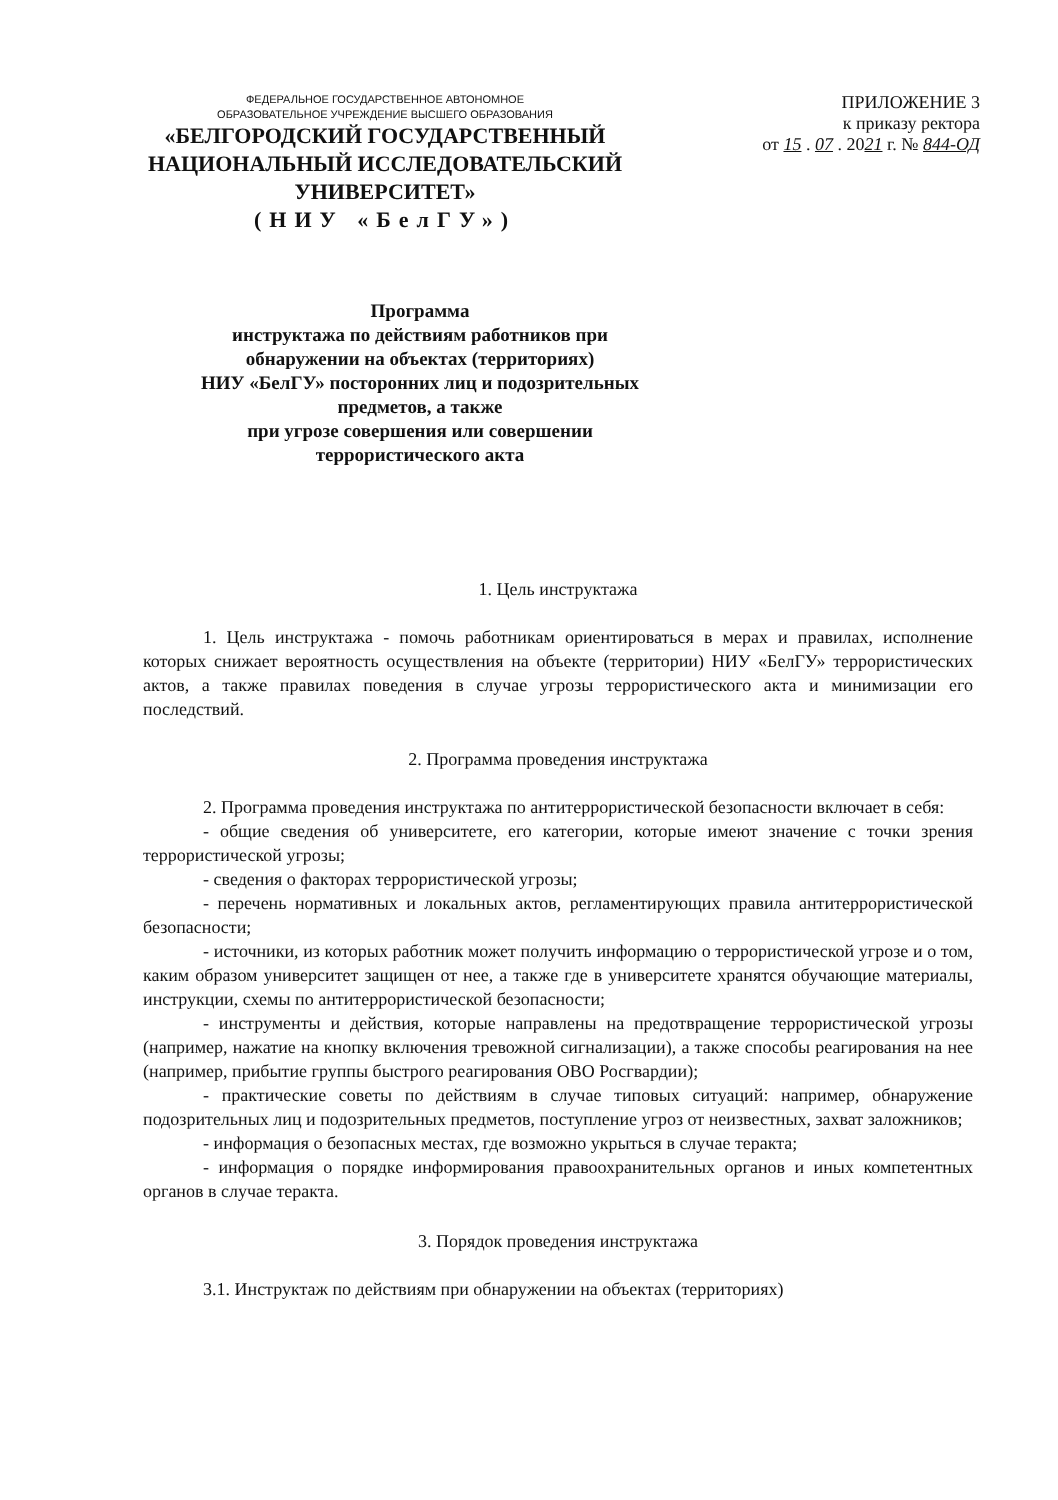ФЕДЕРАЛЬНОЕ ГОСУДАРСТВЕННОЕ АВТОНОМНОЕ
ОБРАЗОВАТЕЛЬНОЕ УЧРЕЖДЕНИЕ ВЫСШЕГО ОБРАЗОВАНИЯ
«БЕЛГОРОДСКИЙ ГОСУДАРСТВЕННЫЙ
НАЦИОНАЛЬНЫЙ ИССЛЕДОВАТЕЛЬСКИЙ
УНИВЕРСИТЕТ»
(НИУ «БелГУ»)
ПРИЛОЖЕНИЕ 3
к приказу ректора
от 15 . 07 . 2021 г. № 844-ОД
Программа
инструктажа по действиям работников при
обнаружении на объектах (территориях)
НИУ «БелГУ» посторонних лиц и подозрительных
предметов, а также
при угрозе совершения или совершении
террористического акта
1. Цель инструктажа
1. Цель инструктажа - помочь работникам ориентироваться в мерах и правилах, исполнение которых снижает вероятность осуществления на объекте (территории) НИУ «БелГУ» террористических актов, а также правилах поведения в случае угрозы террористического акта и минимизации его последствий.
2. Программа проведения инструктажа
2. Программа проведения инструктажа по антитеррористической безопасности включает в себя:
- общие сведения об университете, его категории, которые имеют значение с точки зрения террористической угрозы;
- сведения о факторах террористической угрозы;
- перечень нормативных и локальных актов, регламентирующих правила антитеррористической безопасности;
- источники, из которых работник может получить информацию о террористической угрозе и о том, каким образом университет защищен от нее, а также где в университете хранятся обучающие материалы, инструкции, схемы по антитеррористической безопасности;
- инструменты и действия, которые направлены на предотвращение террористической угрозы (например, нажатие на кнопку включения тревожной сигнализации), а также способы реагирования на нее (например, прибытие группы быстрого реагирования ОВО Росгвардии);
- практические советы по действиям в случае типовых ситуаций: например, обнаружение подозрительных лиц и подозрительных предметов, поступление угроз от неизвестных, захват заложников;
- информация о безопасных местах, где возможно укрыться в случае теракта;
- информация о порядке информирования правоохранительных органов и иных компетентных органов в случае теракта.
3. Порядок проведения инструктажа
3.1. Инструктаж по действиям при обнаружении на объектах (территориях)